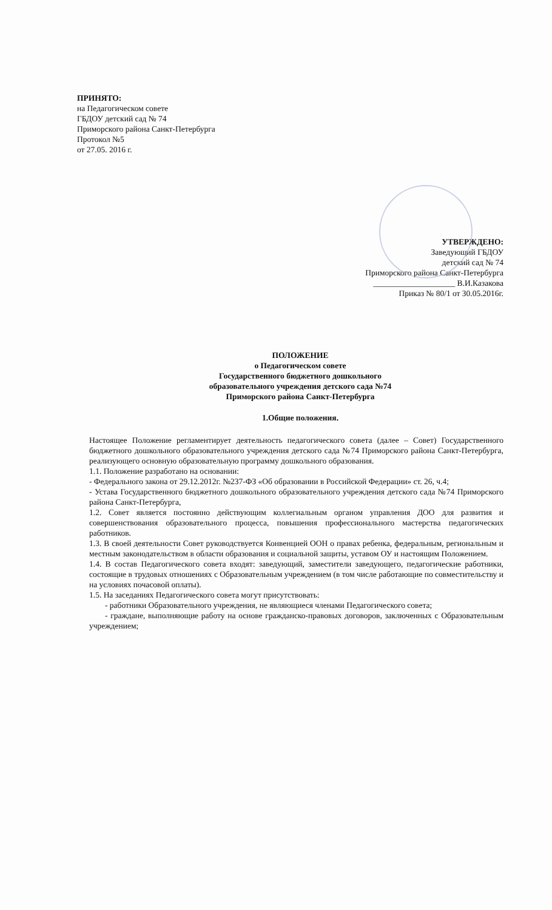ПРИНЯТО:
на Педагогическом совете
ГБДОУ детский сад № 74
Приморского района Санкт-Петербурга
Протокол №5
от 27.05. 2016 г.
УТВЕРЖДЕНО:
Заведующий ГБДОУ
детский сад № 74
Приморского района Санкт-Петербурга
____________________ В.И.Казакова
Приказ № 80/1 от 30.05.2016г.
ПОЛОЖЕНИЕ
о Педагогическом совете
Государственного бюджетного дошкольного
образовательного учреждения детского сада №74
Приморского района Санкт-Петербурга
1.Общие положения.
Настоящее Положение регламентирует деятельность педагогического совета (далее – Совет) Государственного бюджетного дошкольного образовательного учреждения детского сада №74 Приморского района Санкт-Петербурга, реализующего основную образовательную программу дошкольного образования.
1.1. Положение разработано на основании:
- Федерального закона от 29.12.2012г. №237-ФЗ «Об образовании в Российской Федерации» ст. 26, ч.4;
- Устава Государственного бюджетного дошкольного образовательного учреждения детского сада №74 Приморского района Санкт-Петербурга,
1.2. Совет является постоянно действующим коллегиальным органом управления ДОО для развития и совершенствования образовательного процесса, повышения профессионального мастерства педагогических работников.
1.3. В своей деятельности Совет руководствуется Конвенцией ООН о правах ребенка, федеральным, региональным и местным законодательством в области образования и социальной защиты, уставом ОУ и настоящим Положением.
1.4. В состав Педагогического совета входят: заведующий, заместители заведующего, педагогические работники, состоящие в трудовых отношениях с Образовательным учреждением (в том числе работающие по совместительству и на условиях почасовой оплаты).
1.5. На заседаниях Педагогического совета могут присутствовать:
- работники Образовательного учреждения, не являющиеся членами Педагогического совета;
- граждане, выполняющие работу на основе гражданско-правовых договоров, заключенных с Образовательным учреждением;